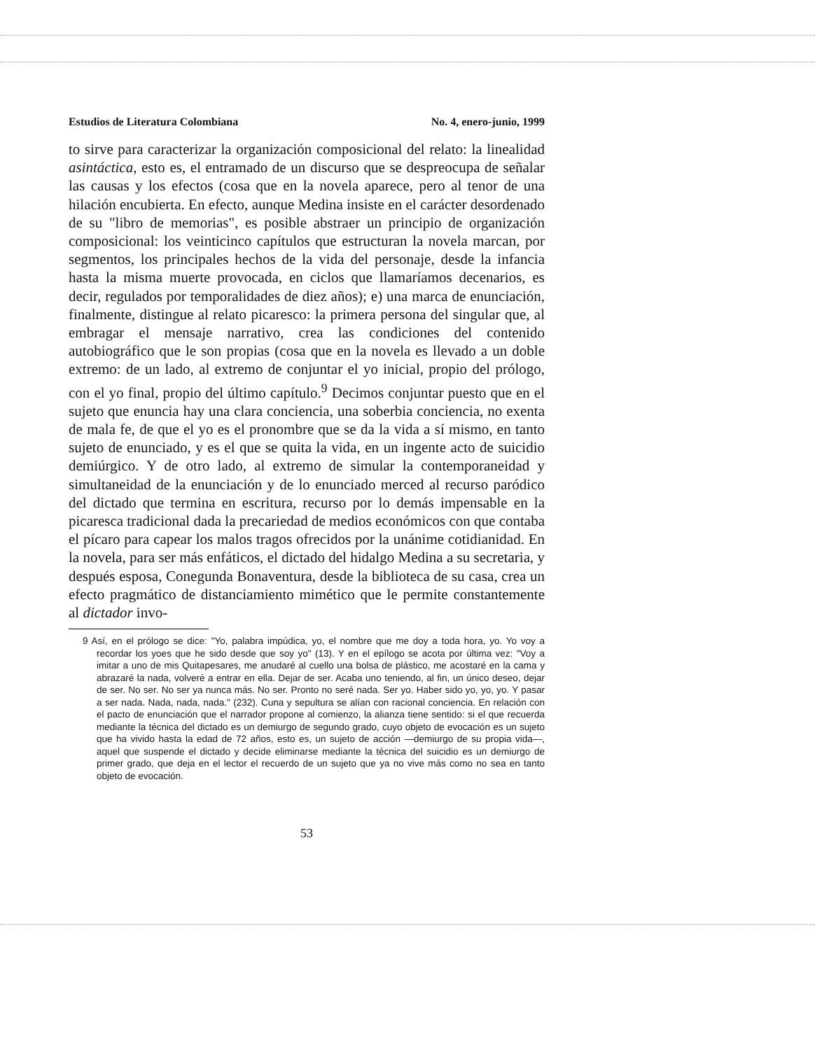Estudios de Literatura Colombiana No. 4, enero-junio, 1999
to sirve para caracterizar la organización composicional del relato: la linealidad asintáctica, esto es, el entramado de un discurso que se despreocupa de señalar las causas y los efectos (cosa que en la novela aparece, pero al tenor de una hilación encubierta. En efecto, aunque Medina insiste en el carácter desordenado de su "libro de memorias", es posible abstraer un principio de organización composicional: los veinticinco capítulos que estructuran la novela marcan, por segmentos, los principales hechos de la vida del personaje, desde la infancia hasta la misma muerte provocada, en ciclos que llamaríamos decenarios, es decir, regulados por temporalidades de diez años); e) una marca de enunciación, finalmente, distingue al relato picaresco: la primera persona del singular que, al embragar el mensaje narrativo, crea las condiciones del contenido autobiográfico que le son propias (cosa que en la novela es llevado a un doble extremo: de un lado, al extremo de conjuntar el yo inicial, propio del prólogo, con el yo final, propio del último capítulo.<sup>9</sup> Decimos conjuntar puesto que en el sujeto que enuncia hay una clara conciencia, una soberbia conciencia, no exenta de mala fe, de que el yo es el pronombre que se da la vida a sí mismo, en tanto sujeto de enunciado, y es el que se quita la vida, en un ingente acto de suicidio demiúrgico. Y de otro lado, al extremo de simular la contemporaneidad y simultaneidad de la enunciación y de lo enunciado merced al recurso paródico del dictado que termina en escritura, recurso por lo demás impensable en la picaresca tradicional dada la precariedad de medios económicos con que contaba el pícaro para capear los malos tragos ofrecidos por la unánime cotidianidad. En la novela, para ser más enfáticos, el dictado del hidalgo Medina a su secretaria, y después esposa, Conegunda Bonaventura, desde la biblioteca de su casa, crea un efecto pragmático de distanciamiento mimético que le permite constantemente al dictador invo-
9 Así, en el prólogo se dice: "Yo, palabra impúdica, yo, el nombre que me doy a toda hora, yo. Yo voy a recordar los yoes que he sido desde que soy yo" (13). Y en el epílogo se acota por última vez: "Voy a imitar a uno de mis Quitapesares, me anudaré al cuello una bolsa de plástico, me acostaré en la cama y abrazaré la nada, volveré a entrar en ella. Dejar de ser. Acaba uno teniendo, al fin, un único deseo, dejar de ser. No ser. No ser ya nunca más. No ser. Pronto no seré nada. Ser yo. Haber sido yo, yo, yo. Y pasar a ser nada. Nada, nada, nada." (232). Cuna y sepultura se alían con racional conciencia. En relación con el pacto de enunciación que el narrador propone al comienzo, la alianza tiene sentido: si el que recuerda mediante la técnica del dictado es un demiurgo de segundo grado, cuyo objeto de evocación es un sujeto que ha vivido hasta la edad de 72 años, esto es, un sujeto de acción —demiurgo de su propia vida—, aquel que suspende el dictado y decide eliminarse mediante la técnica del suicidio es un demiurgo de primer grado, que deja en el lector el recuerdo de un sujeto que ya no vive más como no sea en tanto objeto de evocación.
53